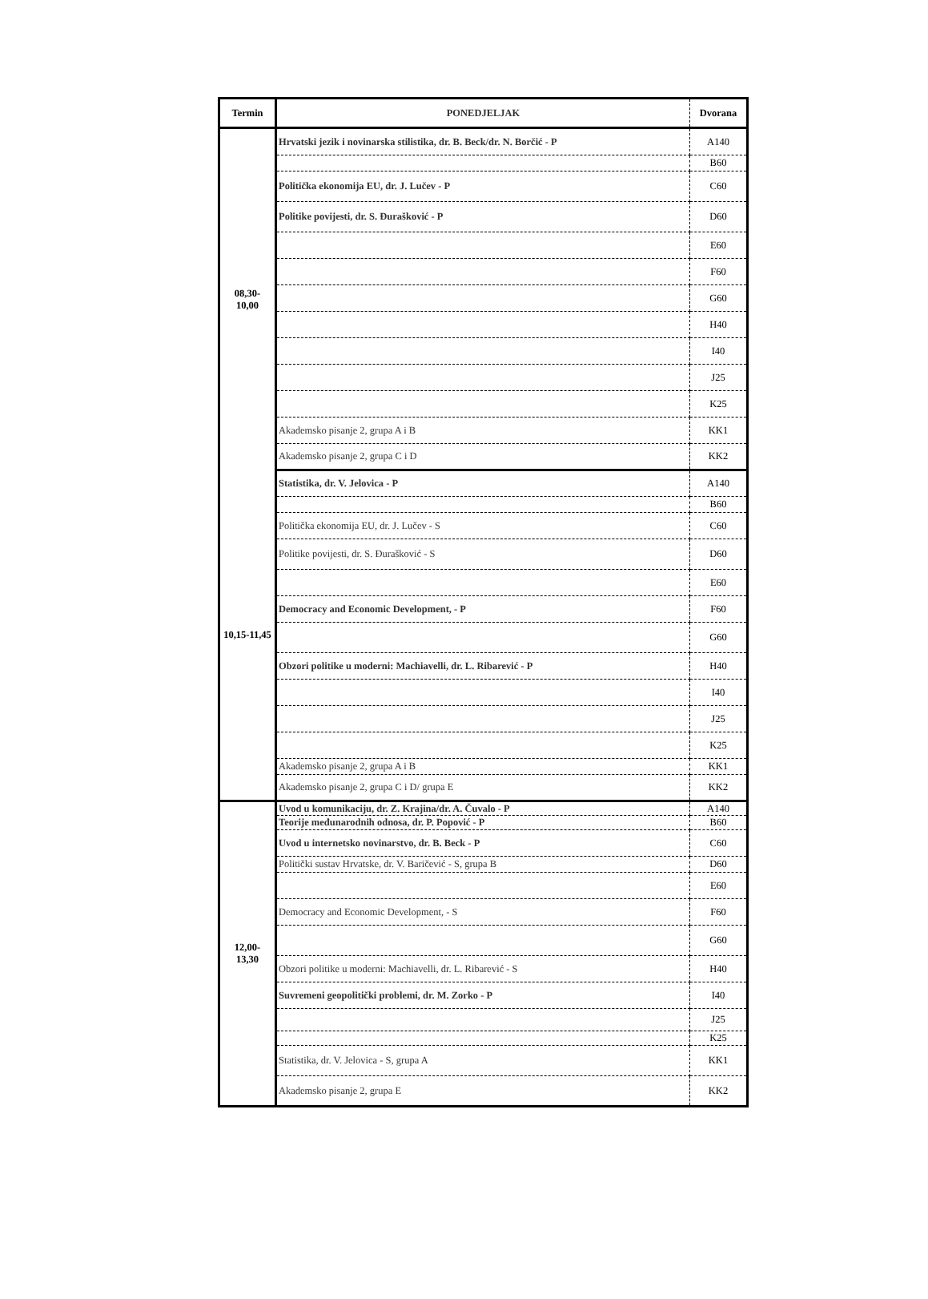| Termin | PONEDJELJAK | Dvorana |
| --- | --- | --- |
| 08,30- 10,00 | Hrvatski jezik i novinarska stilistika, dr. B. Beck/dr. N. Borčić - P | A140 |
| | | B60 |
| | Politička ekonomija EU, dr. J. Lučev - P | C60 |
| | Politike povijesti, dr. S. Đurašković - P | D60 |
| | | E60 |
| | | F60 |
| | | G60 |
| | | H40 |
| | | I40 |
| | | J25 |
| | | K25 |
| | Akademsko pisanje 2, grupa A i B | KK1 |
| | Akademsko pisanje 2, grupa C i D | KK2 |
| 10,15-11,45 | Statistika, dr. V. Jelovica - P | A140 |
| | | B60 |
| | Politička ekonomija EU, dr. J. Lučev - S | C60 |
| | Politike povijesti, dr. S. Đurašković - S | D60 |
| | | E60 |
| | Democracy and Economic Development, - P | F60 |
| | | G60 |
| | Obzori politike u moderni: Machiavelli, dr. L. Ribarević - P | H40 |
| | | I40 |
| | | J25 |
| | | K25 |
| | Akademsko pisanje 2, grupa A i B | KK1 |
| | Akademsko pisanje 2, grupa C i D/ grupa E | KK2 |
| 12,00- 13,30 | Uvod u komunikaciju, dr. Z. Krajina/dr. A. Čuvalo - P | A140 |
| | Teorije međunarodnih odnosa, dr. P. Popović - P | B60 |
| | Uvod u internetsko novinarstvo, dr. B. Beck - P | C60 |
| | Politički sustav Hrvatske, dr. V. Baričević - S, grupa B | D60 |
| | | E60 |
| | Democracy and Economic Development, - S | F60 |
| | | G60 |
| | Obzori politike u moderni: Machiavelli, dr. L. Ribarević - S | H40 |
| | Suvremeni geopolitički problemi, dr. M. Zorko - P | I40 |
| | | J25 |
| | | K25 |
| | Statistika, dr. V. Jelovica - S, grupa A | KK1 |
| | Akademsko pisanje 2, grupa E | KK2 |